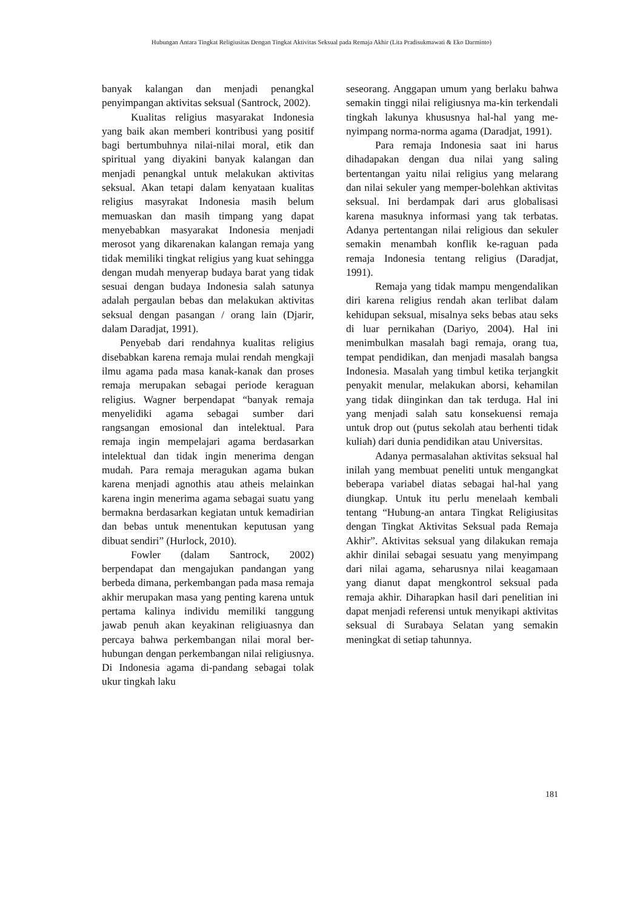Hubungan Antara Tingkat Religiusitas Dengan Tingkat Aktivitas Seksual pada Remaja Akhir (Lita Pradisukmawati & Eko Darminto)
banyak kalangan dan menjadi penangkal penyimpangan aktivitas seksual (Santrock, 2002).
Kualitas religius masyarakat Indonesia yang baik akan memberi kontribusi yang positif bagi bertumbuhnya nilai-nilai moral, etik dan spiritual yang diyakini banyak kalangan dan menjadi penangkal untuk melakukan aktivitas seksual. Akan tetapi dalam kenyataan kualitas religius masyrakat Indonesia masih belum memuaskan dan masih timpang yang dapat menyebabkan masyarakat Indonesia menjadi merosot yang dikarenakan kalangan remaja yang tidak memiliki tingkat religius yang kuat sehingga dengan mudah menyerap budaya barat yang tidak sesuai dengan budaya Indonesia salah satunya adalah pergaulan bebas dan melakukan aktivitas seksual dengan pasangan / orang lain (Djarir, dalam Daradjat, 1991).
Penyebab dari rendahnya kualitas religius disebabkan karena remaja mulai rendah mengkaji ilmu agama pada masa kanak-kanak dan proses remaja merupakan sebagai periode keraguan religius. Wagner berpendapat “banyak remaja menyelidiki agama sebagai sumber dari rangsangan emosional dan intelektual. Para remaja ingin mempelajari agama berdasarkan intelektual dan tidak ingin menerima dengan mudah. Para remaja meragukan agama bukan karena menjadi agnothis atau atheis melainkan karena ingin menerima agama sebagai suatu yang bermakna berdasarkan kegiatan untuk kemadirian dan bebas untuk menentukan keputusan yang dibuat sendiri” (Hurlock, 2010).
Fowler (dalam Santrock, 2002) berpendapat dan mengajukan pandangan yang berbeda dimana, perkembangan pada masa remaja akhir merupakan masa yang penting karena untuk pertama kalinya individu memiliki tanggung jawab penuh akan keyakinan religiuasnya dan percaya bahwa perkembangan nilai moral ber-hubungan dengan perkembangan nilai religiusnya. Di Indonesia agama di-pandang sebagai tolak ukur tingkah laku
seseorang. Anggapan umum yang berlaku bahwa semakin tinggi nilai religiusnya ma-kin terkendali tingkah lakunya khususnya hal-hal yang me-nyimpang norma-norma agama (Daradjat, 1991).
Para remaja Indonesia saat ini harus dihadapakan dengan dua nilai yang saling bertentangan yaitu nilai religius yang melarang dan nilai sekuler yang memper-bolehkan aktivitas seksual. Ini berdampak dari arus globalisasi karena masuknya informasi yang tak terbatas. Adanya pertentangan nilai religious dan sekuler semakin menambah konflik ke-raguan pada remaja Indonesia tentang religius (Daradjat, 1991).
Remaja yang tidak mampu mengendalikan diri karena religius rendah akan terlibat dalam kehidupan seksual, misalnya seks bebas atau seks di luar pernikahan (Dariyo, 2004). Hal ini menimbulkan masalah bagi remaja, orang tua, tempat pendidikan, dan menjadi masalah bangsa Indonesia. Masalah yang timbul ketika terjangkit penyakit menular, melakukan aborsi, kehamilan yang tidak diinginkan dan tak terduga. Hal ini yang menjadi salah satu konsekuensi remaja untuk drop out (putus sekolah atau berhenti tidak kuliah) dari dunia pendidikan atau Universitas.
Adanya permasalahan aktivitas seksual hal inilah yang membuat peneliti untuk mengangkat beberapa variabel diatas sebagai hal-hal yang diungkap. Untuk itu perlu menelaah kembali tentang “Hubung-an antara Tingkat Religiusitas dengan Tingkat Aktivitas Seksual pada Remaja Akhir”. Aktivitas seksual yang dilakukan remaja akhir dinilai sebagai sesuatu yang menyimpang dari nilai agama, seharusnya nilai keagamaan yang dianut dapat mengkontrol seksual pada remaja akhir. Diharapkan hasil dari penelitian ini dapat menjadi referensi untuk menyikapi aktivitas seksual di Surabaya Selatan yang semakin meningkat di setiap tahunnya.
181